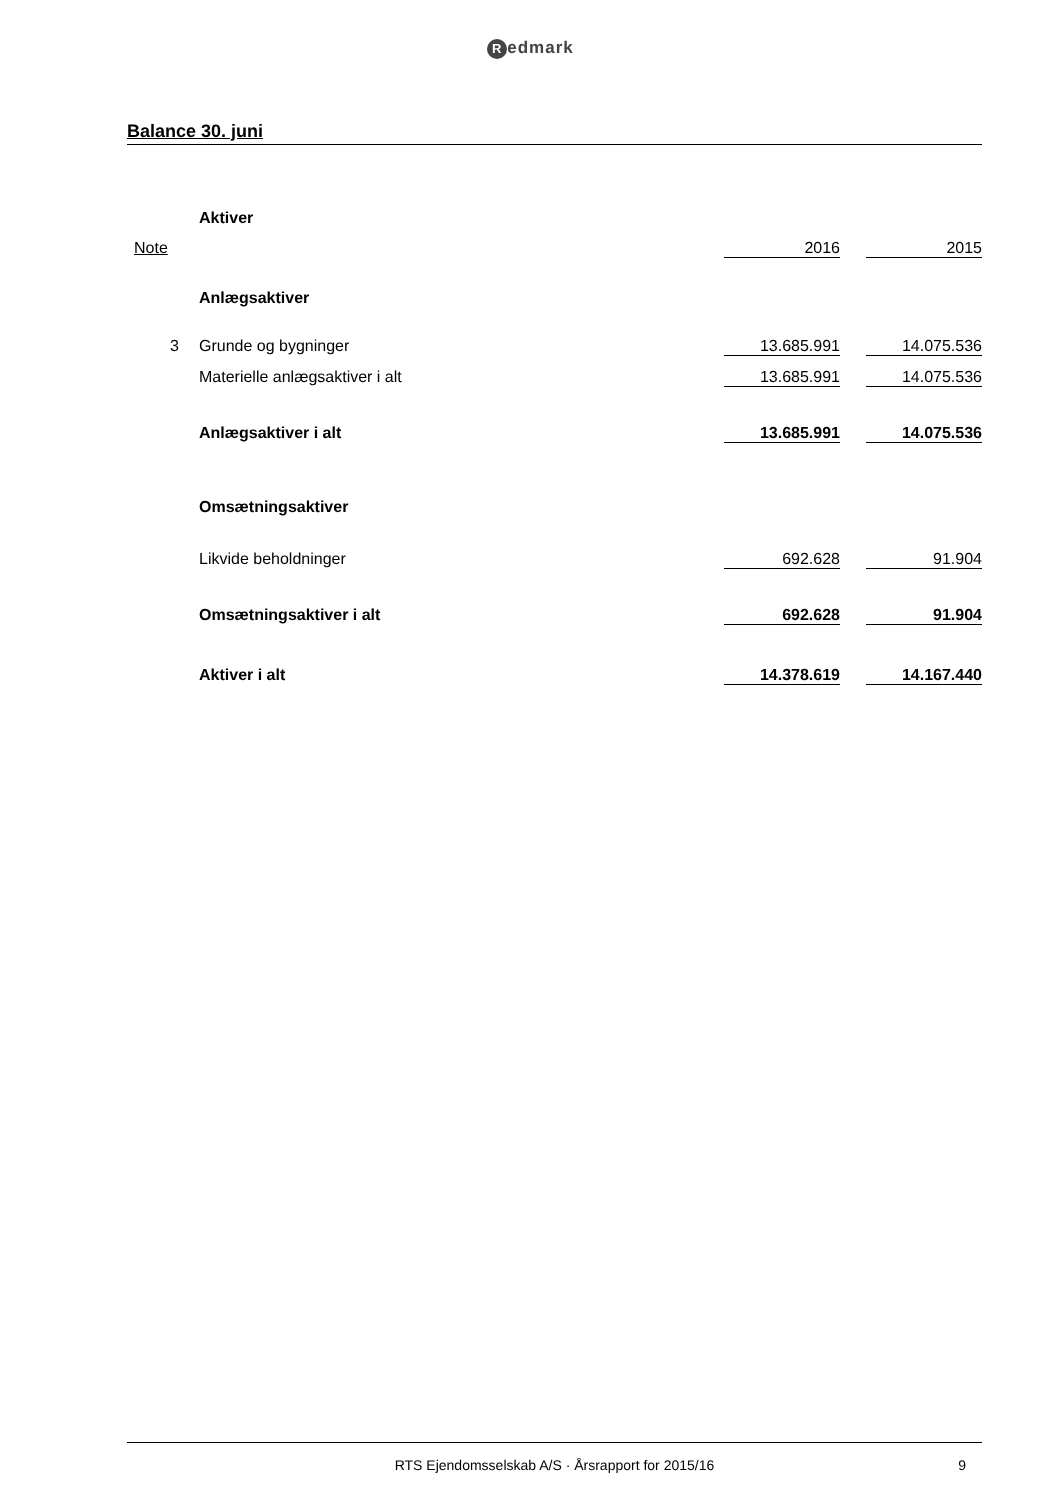Redmark
Balance 30. juni
| | Aktiver | | | |
| Note | | 2016 | | 2015 |
| | Anlægsaktiver | | | |
| 3 | Grunde og bygninger | 13.685.991 | | 14.075.536 |
| | Materielle anlægsaktiver i alt | 13.685.991 | | 14.075.536 |
| | Anlægsaktiver i alt | 13.685.991 | | 14.075.536 |
| | Omsætningsaktiver | | | |
| | Likvide beholdninger | 692.628 | | 91.904 |
| | Omsætningsaktiver i alt | 692.628 | | 91.904 |
| | Aktiver i alt | 14.378.619 | | 14.167.440 |
RTS Ejendomsselskab A/S · Årsrapport for 2015/16 9